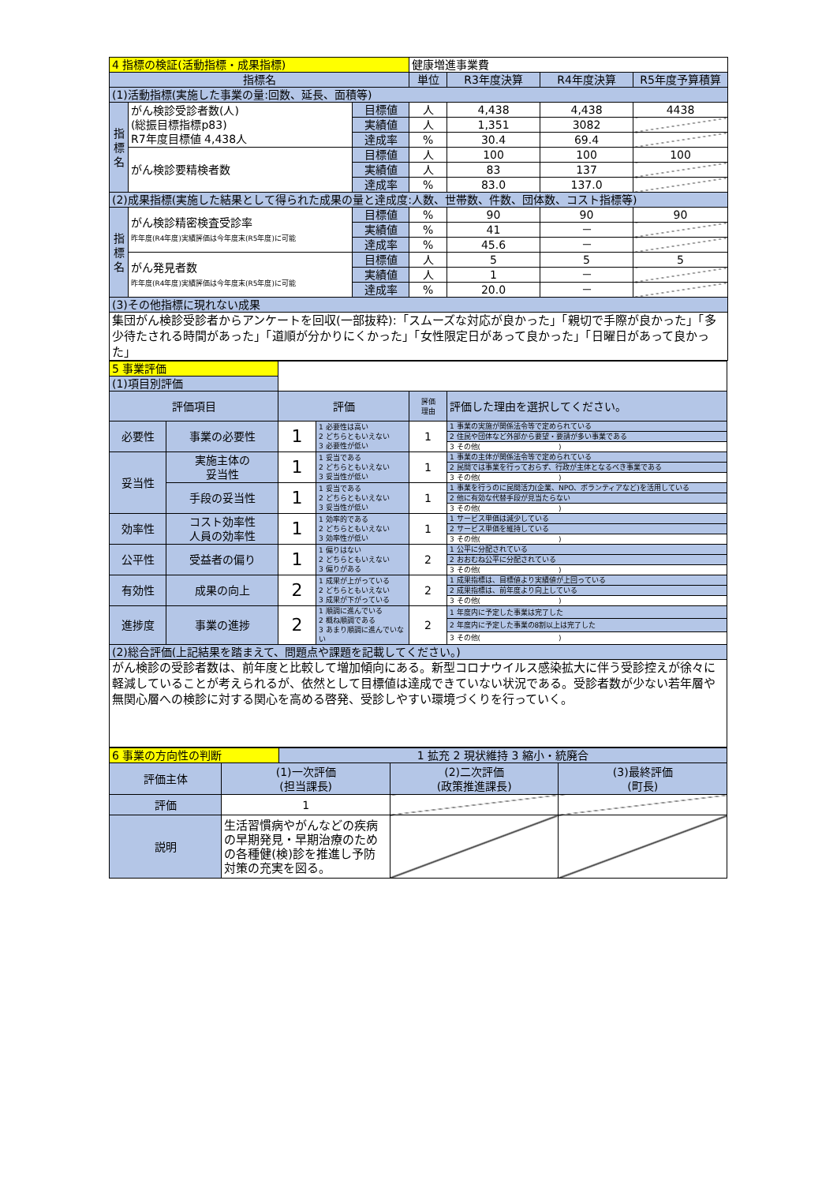| 4 指標の検証(活動指標・成果指標) | | | 健康増進事業費 | | | |
| 指標名 | | | 単位 | R3年度決算 | R4年度決算 | R5年度予算積算 |
| (1)活動指標(実施した事業の量:回数、延長、面積等) | | | | | | |
| 指標名 | がん検診受診者数(人) (総振目標指標p83) R7年度目標値 4,438人 | 目標値 | 人 | 4,438 | 4,438 | 4438 |
| | | 実績値 | 人 | 1,351 | 3082 | |
| | | 達成率 | % | 30.4 | 69.4 | |
| | がん検診要精検者数 | 目標値 | 人 | 100 | 100 | 100 |
| | | 実績値 | 人 | 83 | 137 | |
| | | 達成率 | % | 83.0 | 137.0 | |
| (2)成果指標(実施した結果として得られた成果の量と達成度:人数、世帯数、件数、団体数、コスト指標等) | | | | | | |
| 指標名 | がん検診精密検査受診率 昨年度(R4年度)実績評価は今年度末(R5年度)に可能 | 目標値 | % | 90 | 90 | 90 |
| | | 実績値 | % | 41 | － | |
| | | 達成率 | % | 45.6 | － | |
| | がん発見者数 昨年度(R4年度)実績評価は今年度末(R5年度)に可能 | 目標値 | 人 | 5 | 5 | 5 |
| | | 実績値 | 人 | 1 | － | |
| | | 達成率 | % | 20.0 | － | |
| (3)その他指標に現れない成果 | | | | | | |
| 集団がん検診受診者からアンケートを回収(一部抜粋):「スムーズな対応が良かった」「親切で手際が良かった」「多少待たされる時間があった」「道順が分かりにくかった」「女性限定日があって良かった」「日曜日があって良かった」 | | | | | | |
| 5 事業評価 | | | | | |
| (1)項目別評価 | | | | | |
| 評価項目 | | 評価 | | 評価 理由 | 評価した理由を選択してください。 |
| 必要性 | 事業の必要性 | 1 | 1 必要性は高い 2 どちらともいえない 3 必要性が低い | 1 | 1 事業の実施が関係法令等で定められている |
| | | | | | 2 住民や団体など外部から要望・要請が多い事業である |
| | | | | | 3 その他( ) |
| 妥当性 | 実施主体の 妥当性 | 1 | 1 妥当である 2 どちらともいえない 3 妥当性が低い | 1 | 1 事業の主体が関係法令等で定められている |
| | | | | | 2 民間では事業を行っておらず、行政が主体となるべき事業である |
| | | | | | 3 その他( ) |
| | 手段の妥当性 | 1 | 1 妥当である 2 どちらともいえない 3 妥当性が低い | 1 | 1 事業を行うのに民間活力(企業、NPO、ボランティアなど)を活用している |
| | | | | | 2 他に有効な代替手段が見当たらない |
| | | | | | 3 その他( ) |
| 効率性 | コスト効率性 人員の効率性 | 1 | 1 効率的である 2 どちらともいえない 3 効率性が低い | 1 | 1 サービス単価は減少している |
| | | | | | 2 サービス単価を維持している |
| | | | | | 3 その他( ) |
| 公平性 | 受益者の偏り | 1 | 1 偏りはない 2 どちらともいえない 3 偏りがある | 2 | 1 公平に分配されている |
| | | | | | 2 おおむね公平に分配されている |
| | | | | | 3 その他( ) |
| 有効性 | 成果の向上 | 2 | 1 成果が上がっている 2 どちらともいえない 3 成果が下がっている | 2 | 1 成果指標は、目標値より実績値が上回っている |
| | | | | | 2 成果指標は、前年度より向上している |
| | | | | | 3 その他( ) |
| 進捗度 | 事業の進捗 | 2 | 1 順調に進んでいる 2 概ね順調である 3 あまり順調に進んでいない | 2 | 1 年度内に予定した事業は完了した |
| | | | | | 2 年度内に予定した事業の8割以上は完了した |
| | | | | | 3 その他( ) |
| (2)総合評価(上記結果を踏まえて、問題点や課題を記載してください。) | | | | | |
| がん検診の受診者数は、前年度と比較して増加傾向にある。新型コロナウイルス感染拡大に伴う受診控えが徐々に軽減していることが考えられるが、依然として目標値は達成できていない状況である。受診者数が少ない若年層や無関心層への検診に対する関心を高める啓発、受診しやすい環境づくりを行っていく。 | | | | | |
| 6 事業の方向性の判断 | | 1 拡充 2 現状維持 3 縮小・統廃合 | | |
| 評価主体 | (1)一次評価 (担当課長) | | (2)二次評価 (政策推進課長) | (3)最終評価 (町長) |
| 評価 | 1 | | | |
| 説明 | 生活習慣病やがんなどの疾病の早期発見・早期治療のための各種健(検)診を推進し予防対策の充実を図る。 | | | |